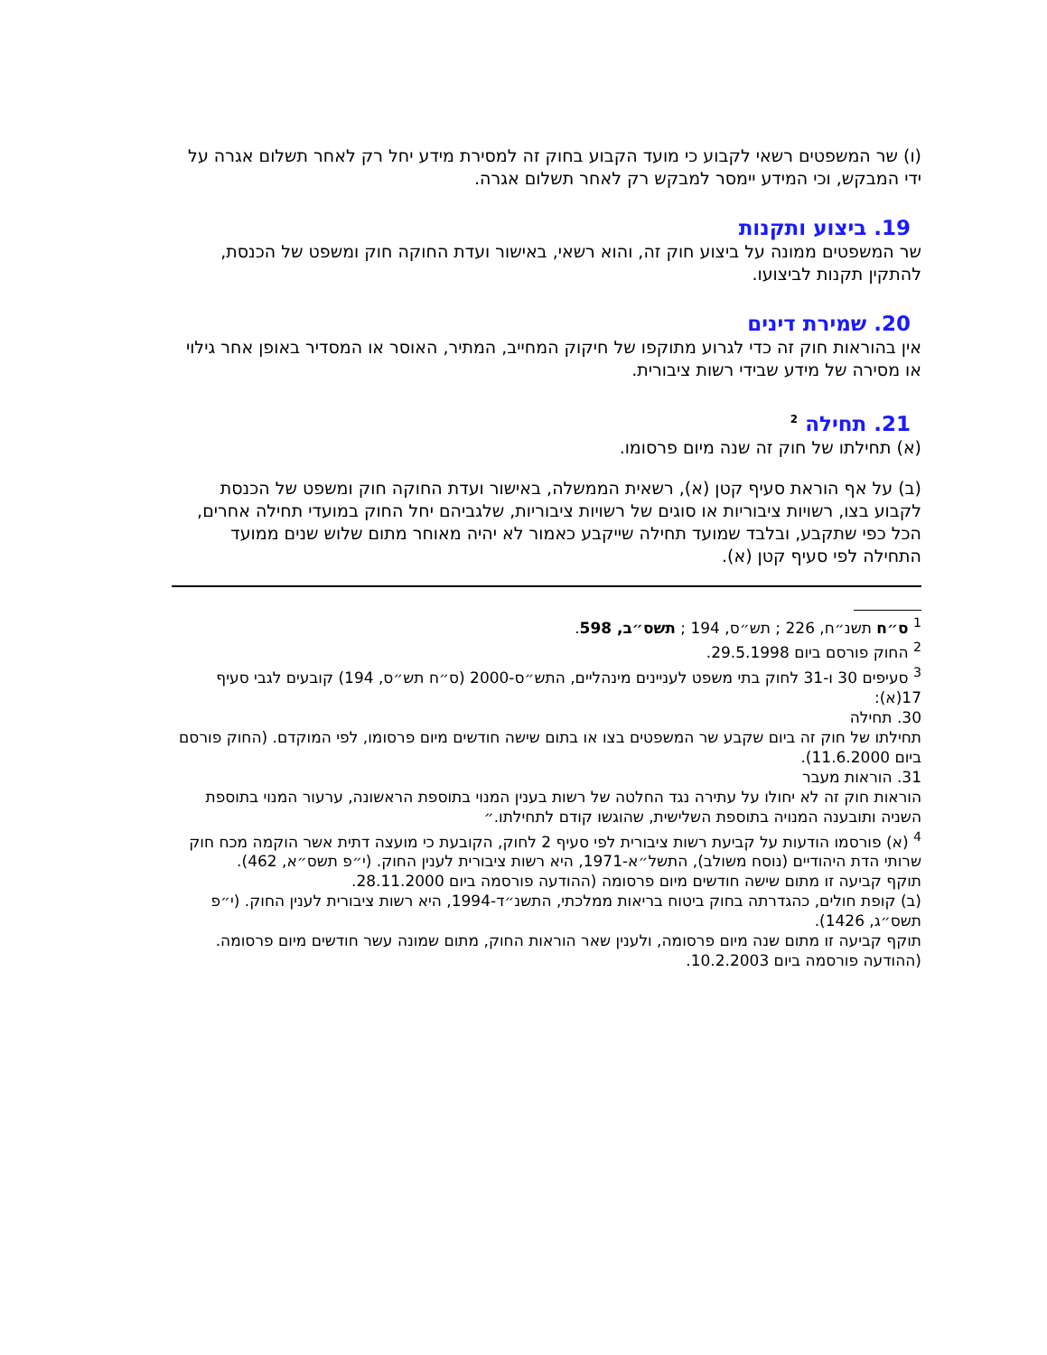(ו) שר המשפטים רשאי לקבוע כי מועד הקבוע בחוק זה למסירת מידע יחל רק לאחר תשלום אגרה על ידי המבקש, וכי המידע יימסר למבקש רק לאחר תשלום אגרה.
19. ביצוע ותקנות
שר המשפטים ממונה על ביצוע חוק זה, והוא רשאי, באישור ועדת החוקה חוק ומשפט של הכנסת, להתקין תקנות לביצועו.
20. שמירת דינים
אין בהוראות חוק זה כדי לגרוע מתוקפו של חיקוק המחייב, המתיר, האוסר או המסדיר באופן אחר גילוי או מסירה של מידע שבידי רשות ציבורית.
21. תחילה <sup>2</sup>
(א) תחילתו של חוק זה שנה מיום פרסומו.
(ב) על אף הוראת סעיף קטן (א), רשאית הממשלה, באישור ועדת החוקה חוק ומשפט של הכנסת לקבוע בצו, רשויות ציבוריות או סוגים של רשויות ציבוריות, שלגביהם יחל החוק במועדי תחילה אחרים, הכל כפי שתקבע, ובלבד שמועד תחילה שייקבע כאמור לא יהיה מאוחר מתום שלוש שנים ממועד התחילה לפי סעיף קטן (א).
<sup>1</sup> ס״ח תשנ״ח, 226 ; תש״ס, 194 ; תשס״ב, 598.
<sup>2</sup> החוק פורסם ביום 29.5.1998.
<sup>3</sup> סעיפים 30 ו-31 לחוק בתי משפט לעניינים מינהליים, התש״ס-2000 (ס״ח תש״ס, 194) קובעים לגבי סעיף 17(א):
30. תחילה
תחילתו של חוק זה ביום שקבע שר המשפטים בצו או בתום שישה חודשים מיום פרסומו, לפי המוקדם. (החוק פורסם ביום 11.6.2000).
31. הוראות מעבר
הוראות חוק זה לא יחולו על עתירה נגד החלטה של רשות בענין המנוי בתוספת הראשונה, ערעור המנוי בתוספת השניה ותובענה המנויה בתוספת השלישית, שהוגשו קודם לתחילתו.״
<sup>4</sup> (א) פורסמו הודעות על קביעת רשות ציבורית לפי סעיף 2 לחוק, הקובעת כי מועצה דתית אשר הוקמה מכח חוק שרותי הדת היהודיים (נוסח משולב), התשל״א-1971, היא רשות ציבורית לענין החוק. (י״פ תשס״א, 462).
תוקף קביעה זו מתום שישה חודשים מיום פרסומה (ההודעה פורסמה ביום 28.11.2000.
(ב) קופת חולים, כהגדרתה בחוק ביטוח בריאות ממלכתי, התשנ״ד-1994, היא רשות ציבורית לענין החוק. (י״פ תשס״ג, 1426).
תוקף קביעה זו מתום שנה מיום פרסומה, ולענין שאר הוראות החוק, מתום שמונה עשר חודשים מיום פרסומה. (ההודעה פורסמה ביום 10.2.2003.